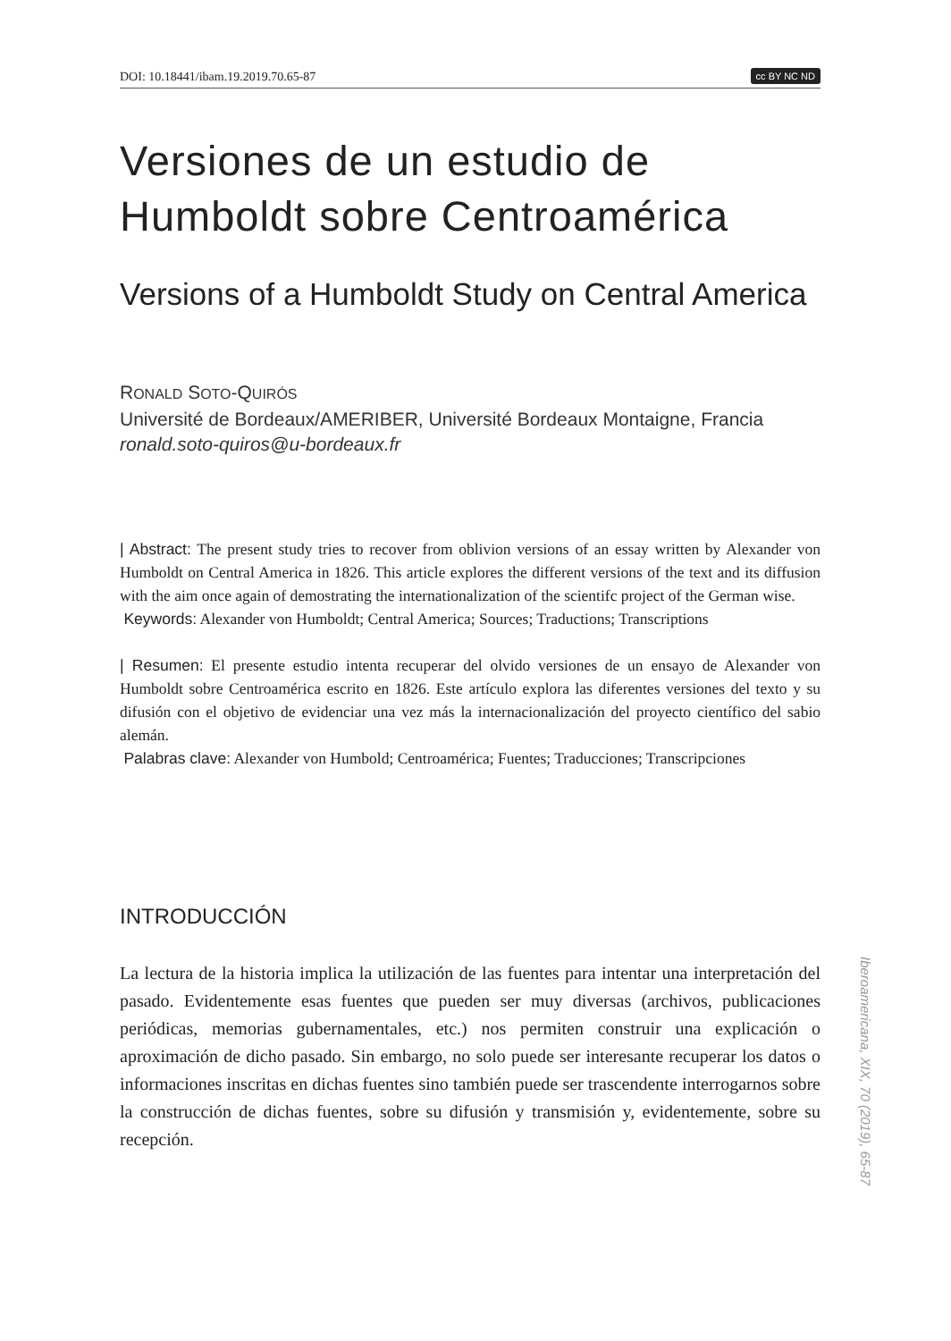DOI: 10.18441/ibam.19.2019.70.65-87 cc BY NC ND
Versiones de un estudio de Humboldt sobre Centroamérica
Versions of a Humboldt Study on Central America
RONALD SOTO-QUIRÓS
Université de Bordeaux/AMERIBER, Université Bordeaux Montaigne, Francia
ronald.soto-quiros@u-bordeaux.fr
| Abstract: The present study tries to recover from oblivion versions of an essay written by Alexander von Humboldt on Central America in 1826. This article explores the different versions of the text and its diffusion with the aim once again of demostrating the internationalization of the scientifc project of the German wise.
Keywords: Alexander von Humboldt; Central America; Sources; Traductions; Transcriptions
| Resumen: El presente estudio intenta recuperar del olvido versiones de un ensayo de Alexander von Humboldt sobre Centroamérica escrito en 1826. Este artículo explora las diferentes versiones del texto y su difusión con el objetivo de evidenciar una vez más la internacionalización del proyecto científico del sabio alemán.
Palabras clave: Alexander von Humbold; Centroamérica; Fuentes; Traducciones; Transcripciones
INTRODUCCIÓN
La lectura de la historia implica la utilización de las fuentes para intentar una interpretación del pasado. Evidentemente esas fuentes que pueden ser muy diversas (archivos, publicaciones periódicas, memorias gubernamentales, etc.) nos permiten construir una explicación o aproximación de dicho pasado. Sin embargo, no solo puede ser interesante recuperar los datos o informaciones inscritas en dichas fuentes sino también puede ser trascendente interrogarnos sobre la construcción de dichas fuentes, sobre su difusión y transmisión y, evidentemente, sobre su recepción.
Iberoamericana, XIX, 70 (2019), 65-87